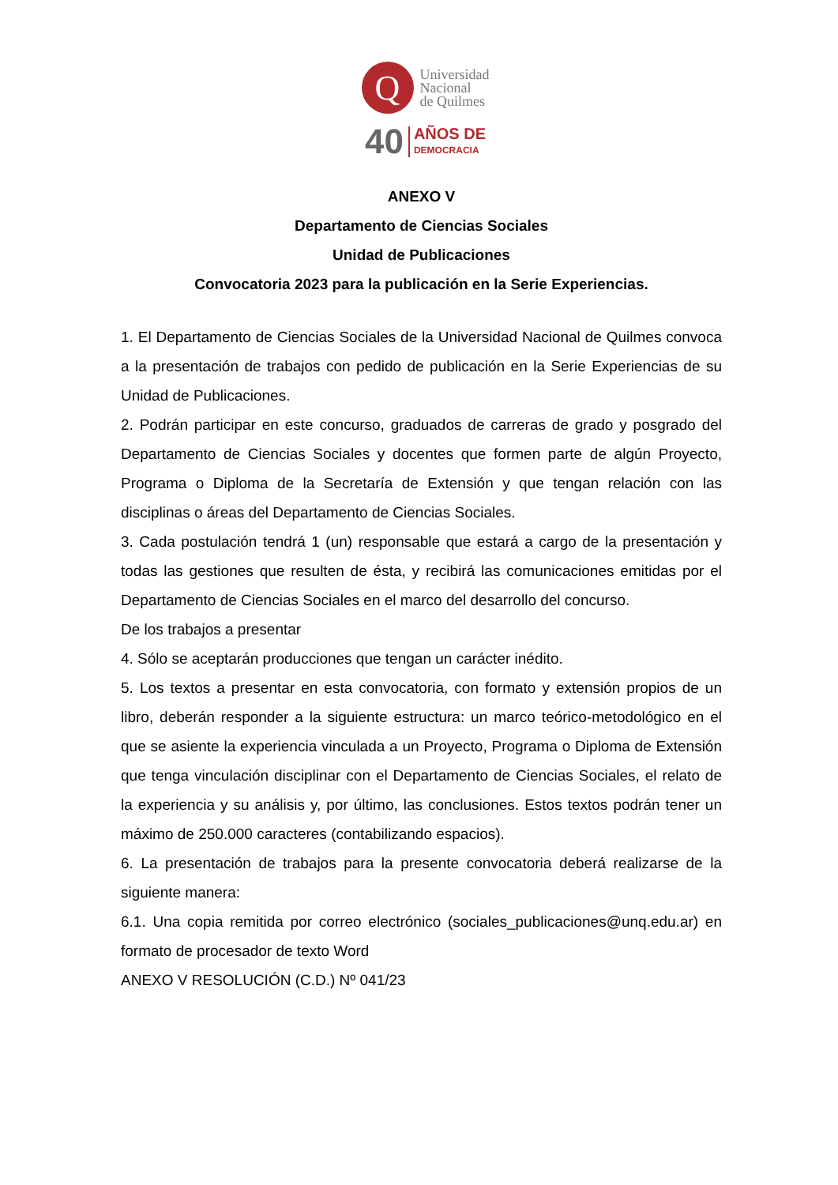Q
Universidad
Nacional
de Quilmes
40 AÑOS DE
DEMOCRACIA
ANEXO V
Departamento de Ciencias Sociales
Unidad de Publicaciones
Convocatoria 2023 para la publicación en la Serie Experiencias.
1. El Departamento de Ciencias Sociales de la Universidad Nacional de Quilmes convoca a la presentación de trabajos con pedido de publicación en la Serie Experiencias de su Unidad de Publicaciones.
2. Podrán participar en este concurso, graduados de carreras de grado y posgrado del Departamento de Ciencias Sociales y docentes que formen parte de algún Proyecto, Programa o Diploma de la Secretaría de Extensión y que tengan relación con las disciplinas o áreas del Departamento de Ciencias Sociales.
3. Cada postulación tendrá 1 (un) responsable que estará a cargo de la presentación y todas las gestiones que resulten de ésta, y recibirá las comunicaciones emitidas por el Departamento de Ciencias Sociales en el marco del desarrollo del concurso.
De los trabajos a presentar
4. Sólo se aceptarán producciones que tengan un carácter inédito.
5. Los textos a presentar en esta convocatoria, con formato y extensión propios de un libro, deberán responder a la siguiente estructura: un marco teórico-metodológico en el que se asiente la experiencia vinculada a un Proyecto, Programa o Diploma de Extensión que tenga vinculación disciplinar con el Departamento de Ciencias Sociales, el relato de la experiencia y su análisis y, por último, las conclusiones. Estos textos podrán tener un máximo de 250.000 caracteres (contabilizando espacios).
6. La presentación de trabajos para la presente convocatoria deberá realizarse de la siguiente manera:
6.1. Una copia remitida por correo electrónico (sociales_publicaciones@unq.edu.ar) en formato de procesador de texto Word
ANEXO V RESOLUCIÓN (C.D.) Nº 041/23